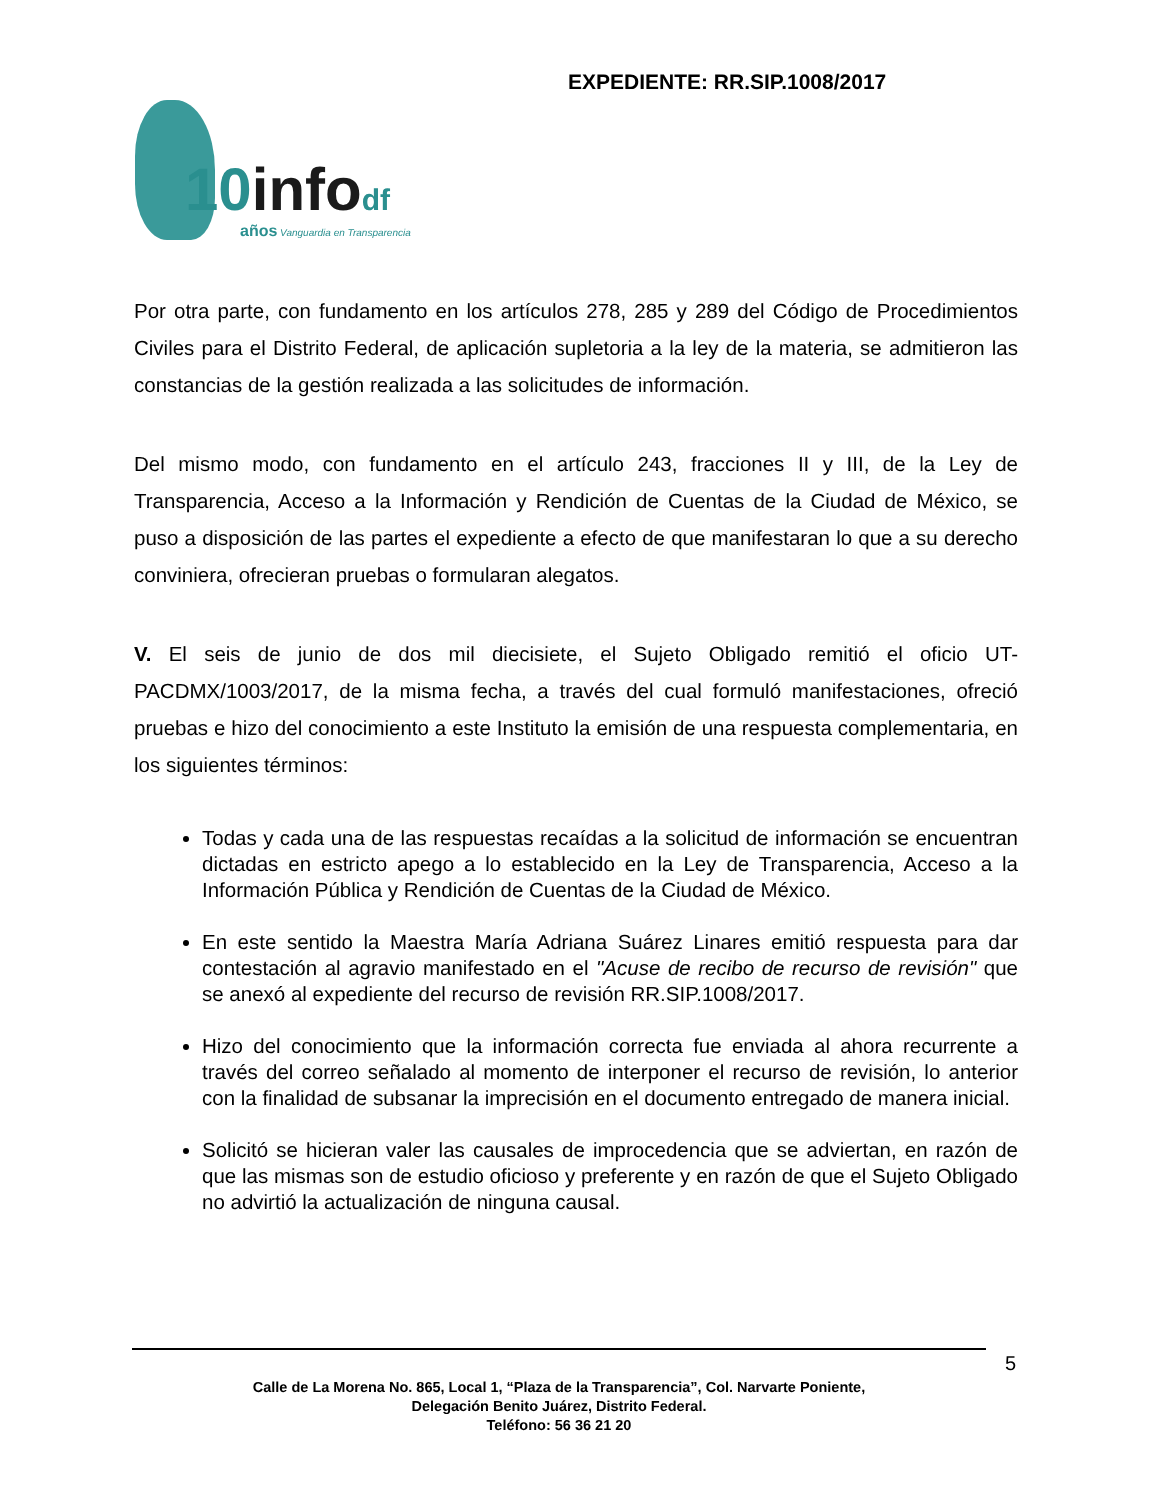EXPEDIENTE: RR.SIP.1008/2017
10infodf
años Vanguardia en Transparencia
Por otra parte, con fundamento en los artículos 278, 285 y 289 del Código de Procedimientos Civiles para el Distrito Federal, de aplicación supletoria a la ley de la materia, se admitieron las constancias de la gestión realizada a las solicitudes de información.
Del mismo modo, con fundamento en el artículo 243, fracciones II y III, de la Ley de Transparencia, Acceso a la Información y Rendición de Cuentas de la Ciudad de México, se puso a disposición de las partes el expediente a efecto de que manifestaran lo que a su derecho conviniera, ofrecieran pruebas o formularan alegatos.
V. El seis de junio de dos mil diecisiete, el Sujeto Obligado remitió el oficio UT-PACDMX/1003/2017, de la misma fecha, a través del cual formuló manifestaciones, ofreció pruebas e hizo del conocimiento a este Instituto la emisión de una respuesta complementaria, en los siguientes términos:
Todas y cada una de las respuestas recaídas a la solicitud de información se encuentran dictadas en estricto apego a lo establecido en la Ley de Transparencia, Acceso a la Información Pública y Rendición de Cuentas de la Ciudad de México.
En este sentido la Maestra María Adriana Suárez Linares emitió respuesta para dar contestación al agravio manifestado en el "Acuse de recibo de recurso de revisión" que se anexó al expediente del recurso de revisión RR.SIP.1008/2017.
Hizo del conocimiento que la información correcta fue enviada al ahora recurrente a través del correo señalado al momento de interponer el recurso de revisión, lo anterior con la finalidad de subsanar la imprecisión en el documento entregado de manera inicial.
Solicitó se hicieran valer las causales de improcedencia que se adviertan, en razón de que las mismas son de estudio oficioso y preferente y en razón de que el Sujeto Obligado no advirtió la actualización de ninguna causal.
5
Calle de La Morena No. 865, Local 1, “Plaza de la Transparencia”, Col. Narvarte Poniente,
Delegación Benito Juárez, Distrito Federal.
Teléfono: 56 36 21 20